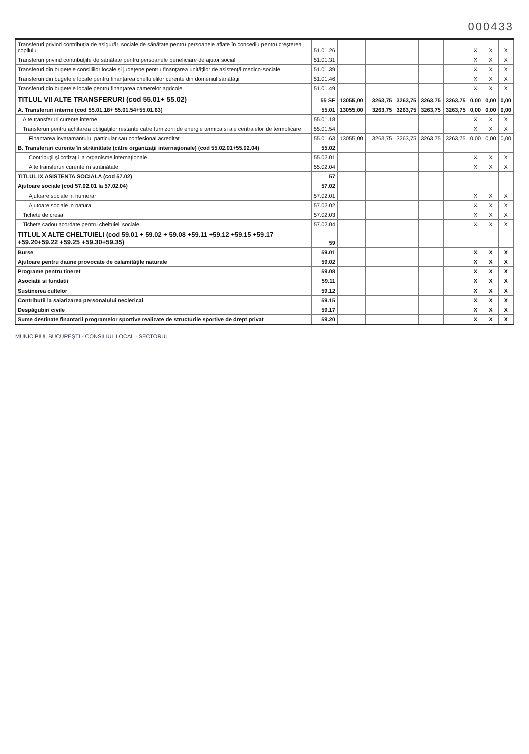000433
| Transferuri privind contribuţia de asigurări sociale de sănătate pentru persoanele aflate în concediu pentru creşterea copilului | 51.01.26 | | | | | | | X | X | X |
| Transferuri privind contribuţiile de sănătate pentru persoanele beneficiare de ajutor social | 51.01.31 | | | | | | | X | X | X |
| Transferuri din bugetele consiliilor locale şi judeţene pentru finanţarea unităţilor de asistenţă medico-sociale | 51.01.39 | | | | | | | X | X | X |
| Transferuri din bugetele locale pentru finanţarea cheltuielilor curente din domeniul sănătăţii | 51.01.46 | | | | | | | X | X | X |
| Transferuri din bugetele locale pentru finanţarea camerelor agricole | 51.01.49 | | | | | | | X | X | X |
| TITLUL VII ALTE TRANSFERURI (cod 55.01+ 55.02) | 55 SF | 13055,00 | | 3263,75 | 3263,75 | 3263,75 | 3263,75 | 0,00 | 0,00 | 0,00 |
| A. Transferuri interne (cod 55.01.18+ 55.01.54+55.01.63) | 55.01 | 13055,00 | | 3263,75 | 3263,75 | 3263,75 | 3263,75 | 0,00 | 0,00 | 0,00 |
| Alte transferuri curente interne | 55.01.18 | | | | | | | X | X | X |
| Transferuri pentru achitarea obligaţiilor restante catre furnizorii de energie termica si ale centralelor de termoficare | 55.01.54 | | | | | | | X | X | X |
| Finantarea invatamantului particular sau confesional acreditat | 55.01.63 | 13055,00 | | 3263,75 | 3263,75 | 3263,75 | 3263,75 | 0,00 | 0,00 | 0,00 |
| B. Transferuri curente în străinătate (către organizaţii internaţionale) (cod 55.02.01+55.02.04) | 55.02 | | | | | | | | | |
| Contribuţii şi cotizaţii la organisme internaţionale | 55.02.01 | | | | | | | X | X | X |
| Alte transferuri curente în străinătate | 55.02.04 | | | | | | | X | X | X |
| TITLUL IX ASISTENTA SOCIALA (cod 57.02) | 57 | | | | | | | | | |
| Ajutoare sociale (cod 57.02.01 la 57.02.04) | 57.02 | | | | | | | | | |
| Ajutoare sociale in numerar | 57.02.01 | | | | | | | X | X | X |
| Ajutoare sociale in natura | 57.02.02 | | | | | | | X | X | X |
| Tichete de cresa | 57.02.03 | | | | | | | X | X | X |
| Tichete cadou acordate pentru cheltuieli sociale | 57.02.04 | | | | | | | X | X | X |
| TITLUL X ALTE CHELTUIELI (cod 59.01 + 59.02 + 59.08 +59.11 +59.12 +59.15 +59.17 +59.20+59.22 +59.25 +59.30+59.35) | 59 | | | | | | | | | |
| Burse | 59.01 | | | | | | | X | X | X |
| Ajutoare pentru daune provocate de calamităţile naturale | 59.02 | | | | | | | X | X | X |
| Programe pentru tineret | 59.08 | | | | | | | X | X | X |
| Asociatii si fundatii | 59.11 | | | | | | | X | X | X |
| Sustinerea cultelor | 59.12 | | | | | | | X | X | X |
| Contributii la salarizarea personalului neclerical | 59.15 | | | | | | | X | X | X |
| Despăgubiri civile | 59.17 | | | | | | | X | X | X |
| Sume destinate finantarii programelor sportive realizate de structurile sportive de drept privat | 59.20 | | | | | | | X | X | X |
MUNICIPIUL BUCUREŞTI · CONSILIUL LOCAL · SECTORUL